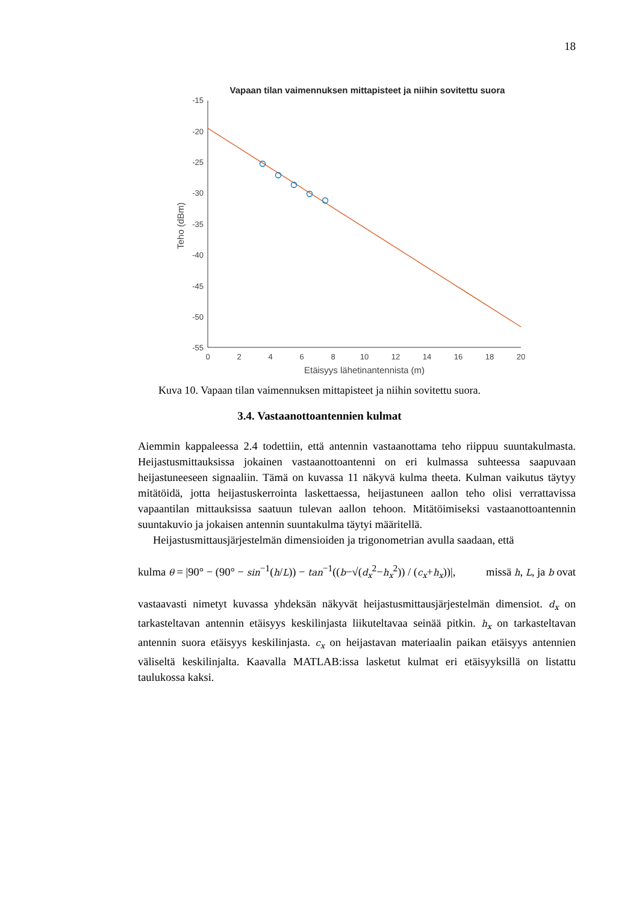18
Vapaan tilan vaimennuksen mittapisteet ja niihin sovitettu suora
-15
-20
-25
-30
-35
-40
-45
-50
-55
0
2
4
6
8
10
12
14
16
18
20
Etäisyys lähetinantennista (m)
Teho (dBm)
Kuva 10. Vapaan tilan vaimennuksen mittapisteet ja niihin sovitettu suora.
3.4. Vastaanottoantennien kulmat
Aiemmin kappaleessa 2.4 todettiin, että antennin vastaanottama teho riippuu suuntakulmasta. Heijastusmittauksissa jokainen vastaanottoantenni on eri kulmassa suhteessa saapuvaan heijastuneeseen signaaliin. Tämä on kuvassa 11 näkyvä kulma theeta. Kulman vaikutus täytyy mitätöidä, jotta heijastuskerrointa laskettaessa, heijastuneen aallon teho olisi verrattavissa vapaantilan mittauksissa saatuun tulevan aallon tehoon. Mitätöimiseksi vastaanottoantennin suuntakuvio ja jokaisen antennin suuntakulma täytyi määritellä.
Heijastusmittausjärjestelmän dimensioiden ja trigonometrian avulla saadaan, että
kulma θ = |90° − (90° − sin<sup>−1</sup>(h/L)) − tan<sup>−1</sup>((b−√(d<sub>x</sub><sup>2</sup>−h<sub>x</sub><sup>2</sup>)) / (c<sub>x</sub>+h<sub>x</sub>))|, missä h, L, ja b ovat
vastaavasti nimetyt kuvassa yhdeksän näkyvät heijastusmittausjärjestelmän dimensiot. d<sub>x</sub> on tarkasteltavan antennin etäisyys keskilinjasta liikuteltavaa seinää pitkin. h<sub>x</sub> on tarkasteltavan antennin suora etäisyys keskilinjasta. c<sub>x</sub> on heijastavan materiaalin paikan etäisyys antennien väliseltä keskilinjalta. Kaavalla MATLAB:issa lasketut kulmat eri etäisyyksillä on listattu taulukossa kaksi.